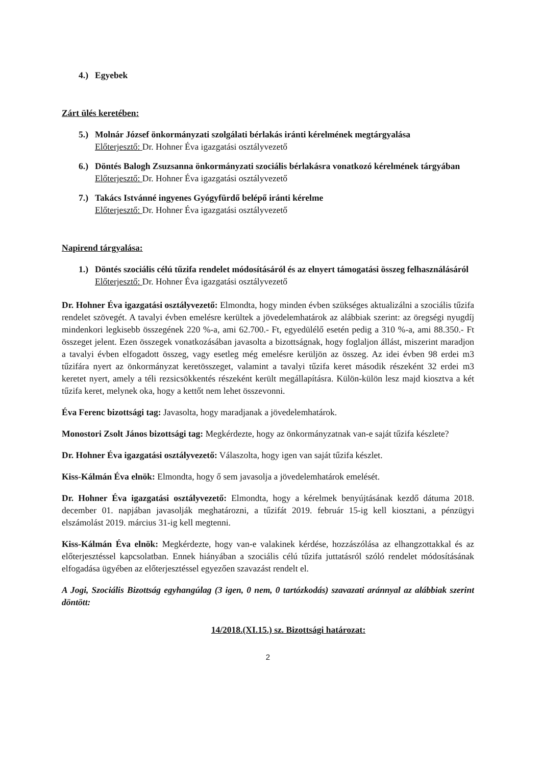4.) Egyebek
Zárt ülés keretében:
5.) Molnár József önkormányzati szolgálati bérlakás iránti kérelmének megtárgyalása
Előterjesztő: Dr. Hohner Éva igazgatási osztályvezető
6.) Döntés Balogh Zsuzsanna önkormányzati szociális bérlakásra vonatkozó kérelmének tárgyában
Előterjesztő: Dr. Hohner Éva igazgatási osztályvezető
7.) Takács Istvánné ingyenes Gyógyfürdő belépő iránti kérelme
Előterjesztő: Dr. Hohner Éva igazgatási osztályvezető
Napirend tárgyalása:
1.) Döntés szociális célú tűzifa rendelet módosításáról és az elnyert támogatási összeg felhasználásáról
Előterjesztő: Dr. Hohner Éva igazgatási osztályvezető
Dr. Hohner Éva igazgatási osztályvezető: Elmondta, hogy minden évben szükséges aktualizálni a szociális tűzifa rendelet szövegét. A tavalyi évben emelésre kerültek a jövedelemhatárok az alábbiak szerint: az öregségi nyugdíj mindenkori legkisebb összegének 220 %-a, ami 62.700.- Ft, egyedülélő esetén pedig a 310 %-a, ami 88.350.- Ft összeget jelent. Ezen összegek vonatkozásában javasolta a bizottságnak, hogy foglaljon állást, miszerint maradjon a tavalyi évben elfogadott összeg, vagy esetleg még emelésre kerüljön az összeg. Az idei évben 98 erdei m3 tűzifára nyert az önkormányzat keretösszeget, valamint a tavalyi tűzifa keret második részeként 32 erdei m3 keretet nyert, amely a téli rezsicsökkentés részeként került megállapításra. Külön-külön lesz majd kiosztva a két tűzifa keret, melynek oka, hogy a kettőt nem lehet összevonni.
Éva Ferenc bizottsági tag: Javasolta, hogy maradjanak a jövedelemhatárok.
Monostori Zsolt János bizottsági tag: Megkérdezte, hogy az önkormányzatnak van-e saját tűzifa készlete?
Dr. Hohner Éva igazgatási osztályvezető: Válaszolta, hogy igen van saját tűzifa készlet.
Kiss-Kálmán Éva elnök: Elmondta, hogy ő sem javasolja a jövedelemhatárok emelését.
Dr. Hohner Éva igazgatási osztályvezető: Elmondta, hogy a kérelmek benyújtásának kezdő dátuma 2018. december 01. napjában javasolják meghatározni, a tűzifát 2019. február 15-ig kell kiosztani, a pénzügyi elszámolást 2019. március 31-ig kell megtenni.
Kiss-Kálmán Éva elnök: Megkérdezte, hogy van-e valakinek kérdése, hozzászólása az elhangzottakkal és az előterjesztéssel kapcsolatban. Ennek hiányában a szociális célú tűzifa juttatásról szóló rendelet módosításának elfogadása ügyében az előterjesztéssel egyezően szavazást rendelt el.
A Jogi, Szociális Bizottság egyhangúlag (3 igen, 0 nem, 0 tartózkodás) szavazati aránnyal az alábbiak szerint döntött:
14/2018.(XI.15.) sz. Bizottsági határozat:
2